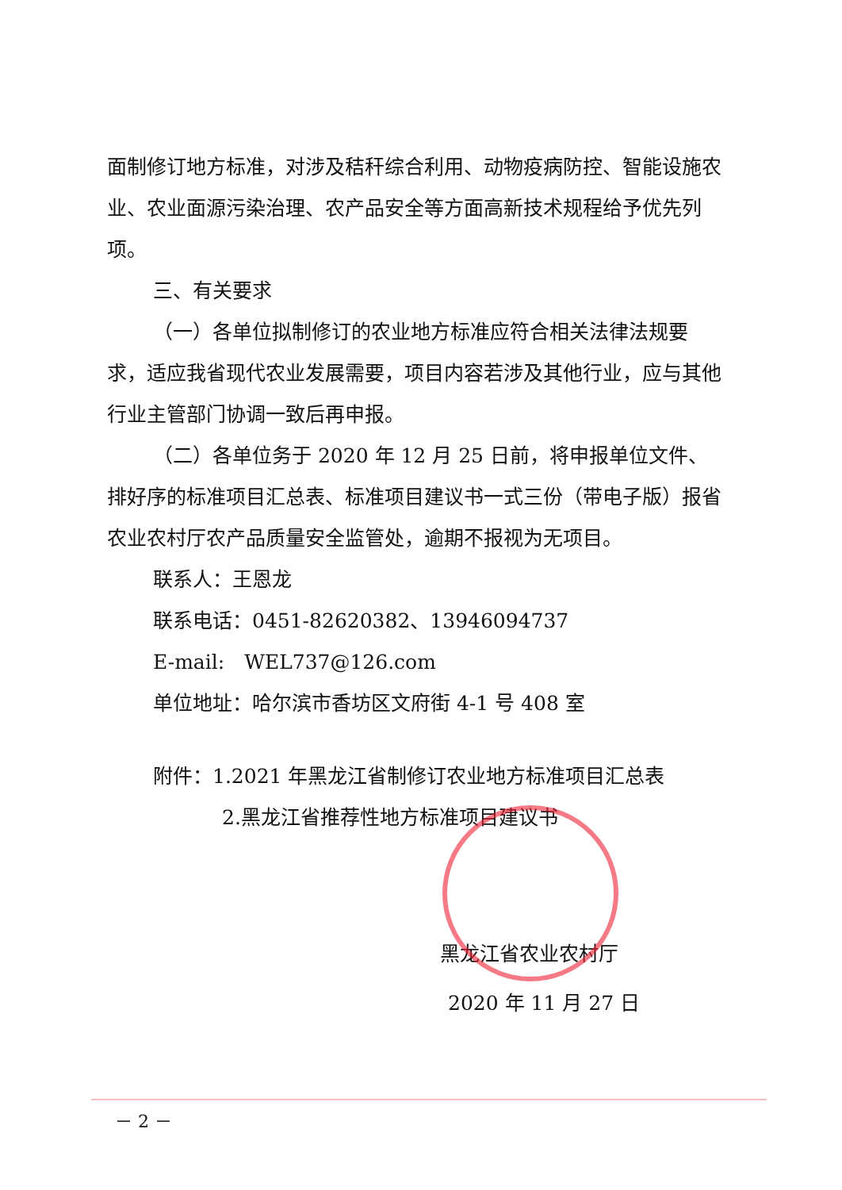面制修订地方标准，对涉及秸秆综合利用、动物疫病防控、智能设施农业、农业面源污染治理、农产品安全等方面高新技术规程给予优先列项。
三、有关要求
（一）各单位拟制修订的农业地方标准应符合相关法律法规要求，适应我省现代农业发展需要，项目内容若涉及其他行业，应与其他行业主管部门协调一致后再申报。
（二）各单位务于 2020 年 12 月 25 日前，将申报单位文件、排好序的标准项目汇总表、标准项目建议书一式三份（带电子版）报省农业农村厅农产品质量安全监管处，逾期不报视为无项目。
联系人：王恩龙
联系电话：0451-82620382、13946094737
E-mail:　WEL737@126.com
单位地址：哈尔滨市香坊区文府街 4-1 号 408 室
附件：1.2021 年黑龙江省制修订农业地方标准项目汇总表
2.黑龙江省推荐性地方标准项目建议书
黑龙江省农业农村厅
2020 年 11 月 27 日
－ 2 －